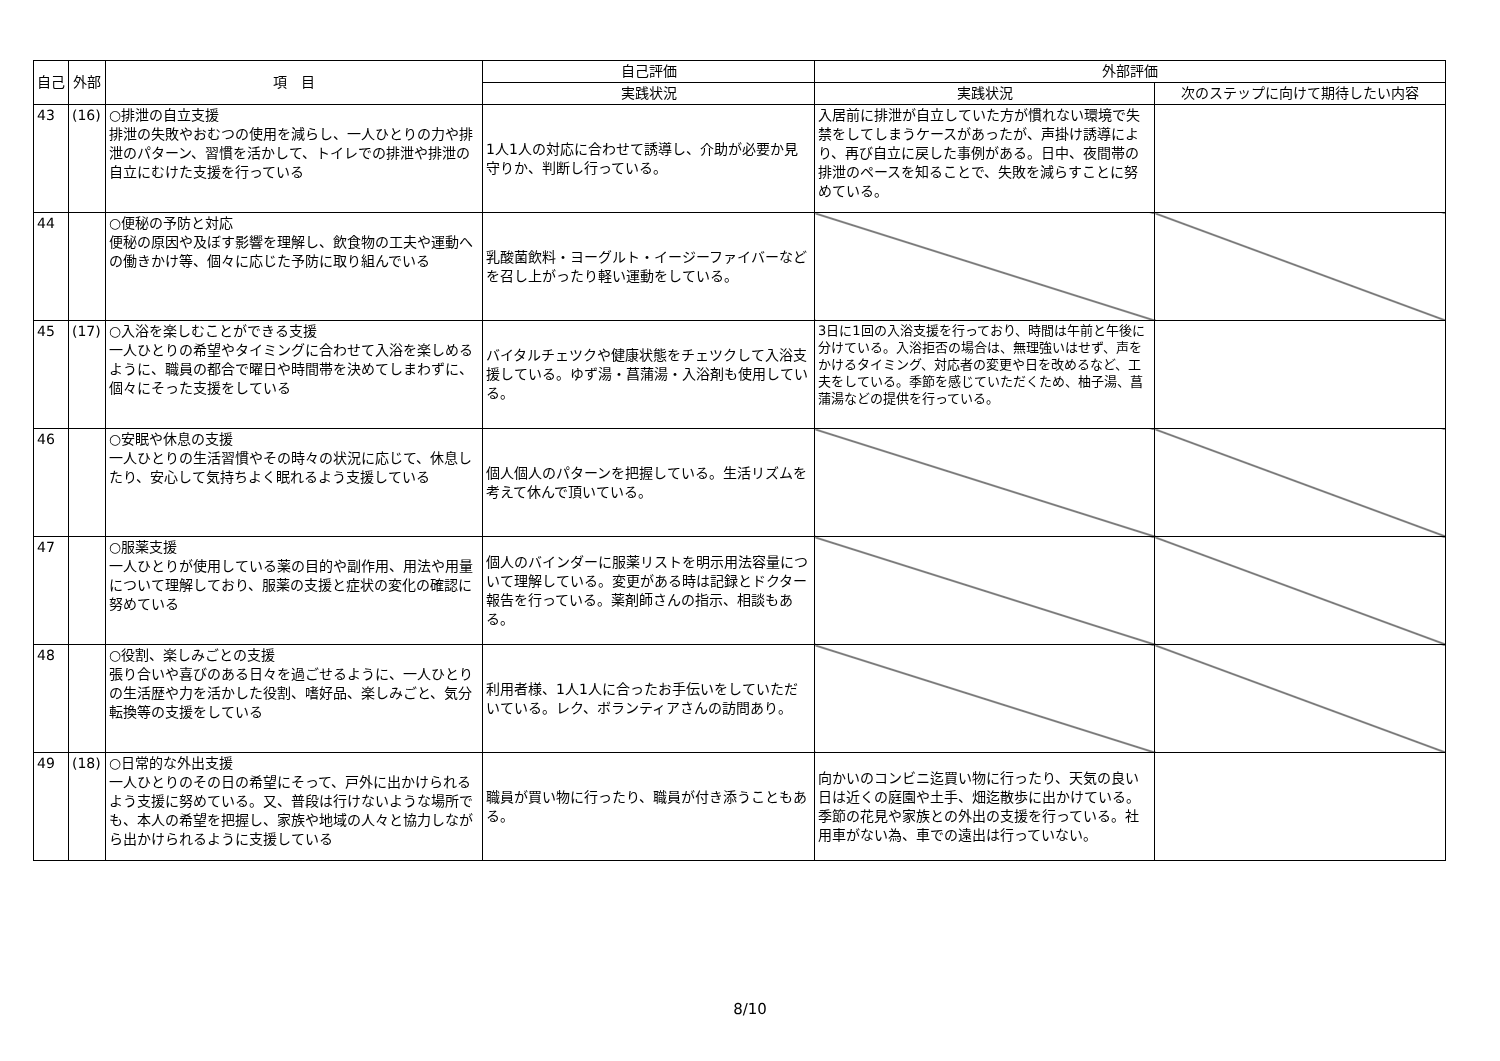| 自己 | 外部 | 項 目 | 自己評価 | 外部評価 | |
| --- | --- | --- | --- | --- | --- |
| | | | 実践状況 | 実践状況 | 次のステップに向けて期待したい内容 |
| 43 | (16) | ○排泄の自立支援 排泄の失敗やおむつの使用を減らし、一人ひとりの力や排泄のパターン、習慣を活かして、トイレでの排泄や排泄の自立にむけた支援を行っている | 1人1人の対応に合わせて誘導し、介助が必要か見守りか、判断し行っている。 | 入居前に排泄が自立していた方が慣れない環境で失禁をしてしまうケースがあったが、声掛け誘導により、再び自立に戻した事例がある。日中、夜間帯の排泄のペースを知ることで、失敗を減らすことに努めている。 | |
| 44 | | ○便秘の予防と対応 便秘の原因や及ぼす影響を理解し、飲食物の工夫や運動への働きかけ等、個々に応じた予防に取り組んでいる | 乳酸菌飲料・ヨーグルト・イージーファイバーなどを召し上がったり軽い運動をしている。 | | |
| 45 | (17) | ○入浴を楽しむことができる支援 一人ひとりの希望やタイミングに合わせて入浴を楽しめるように、職員の都合で曜日や時間帯を決めてしまわずに、個々にそった支援をしている | バイタルチェツクや健康状態をチェツクして入浴支援している。ゆず湯・菖蒲湯・入浴剤も使用している。 | 3日に1回の入浴支援を行っており、時間は午前と午後に分けている。入浴拒否の場合は、無理強いはせず、声をかけるタイミング、対応者の変更や日を改めるなど、工夫をしている。季節を感じていただくため、柚子湯、菖蒲湯などの提供を行っている。 | |
| 46 | | ○安眠や休息の支援 一人ひとりの生活習慣やその時々の状況に応じて、休息したり、安心して気持ちよく眠れるよう支援している | 個人個人のパターンを把握している。生活リズムを考えて休んで頂いている。 | | |
| 47 | | ○服薬支援 一人ひとりが使用している薬の目的や副作用、用法や用量について理解しており、服薬の支援と症状の変化の確認に努めている | 個人のバインダーに服薬リストを明示用法容量について理解している。変更がある時は記録とドクター報告を行っている。薬剤師さんの指示、相談もある。 | | |
| 48 | | ○役割、楽しみごとの支援 張り合いや喜びのある日々を過ごせるように、一人ひとりの生活歴や力を活かした役割、嗜好品、楽しみごと、気分転換等の支援をしている | 利用者様、1人1人に合ったお手伝いをしていただいている。レク、ボランティアさんの訪問あり。 | | |
| 49 | (18) | ○日常的な外出支援 一人ひとりのその日の希望にそって、戸外に出かけられるよう支援に努めている。又、普段は行けないような場所でも、本人の希望を把握し、家族や地域の人々と協力しながら出かけられるように支援している | 職員が買い物に行ったり、職員が付き添うこともある。 | 向かいのコンビニ迄買い物に行ったり、天気の良い日は近くの庭園や土手、畑迄散歩に出かけている。季節の花見や家族との外出の支援を行っている。社用車がない為、車での遠出は行っていない。 | |
8/10